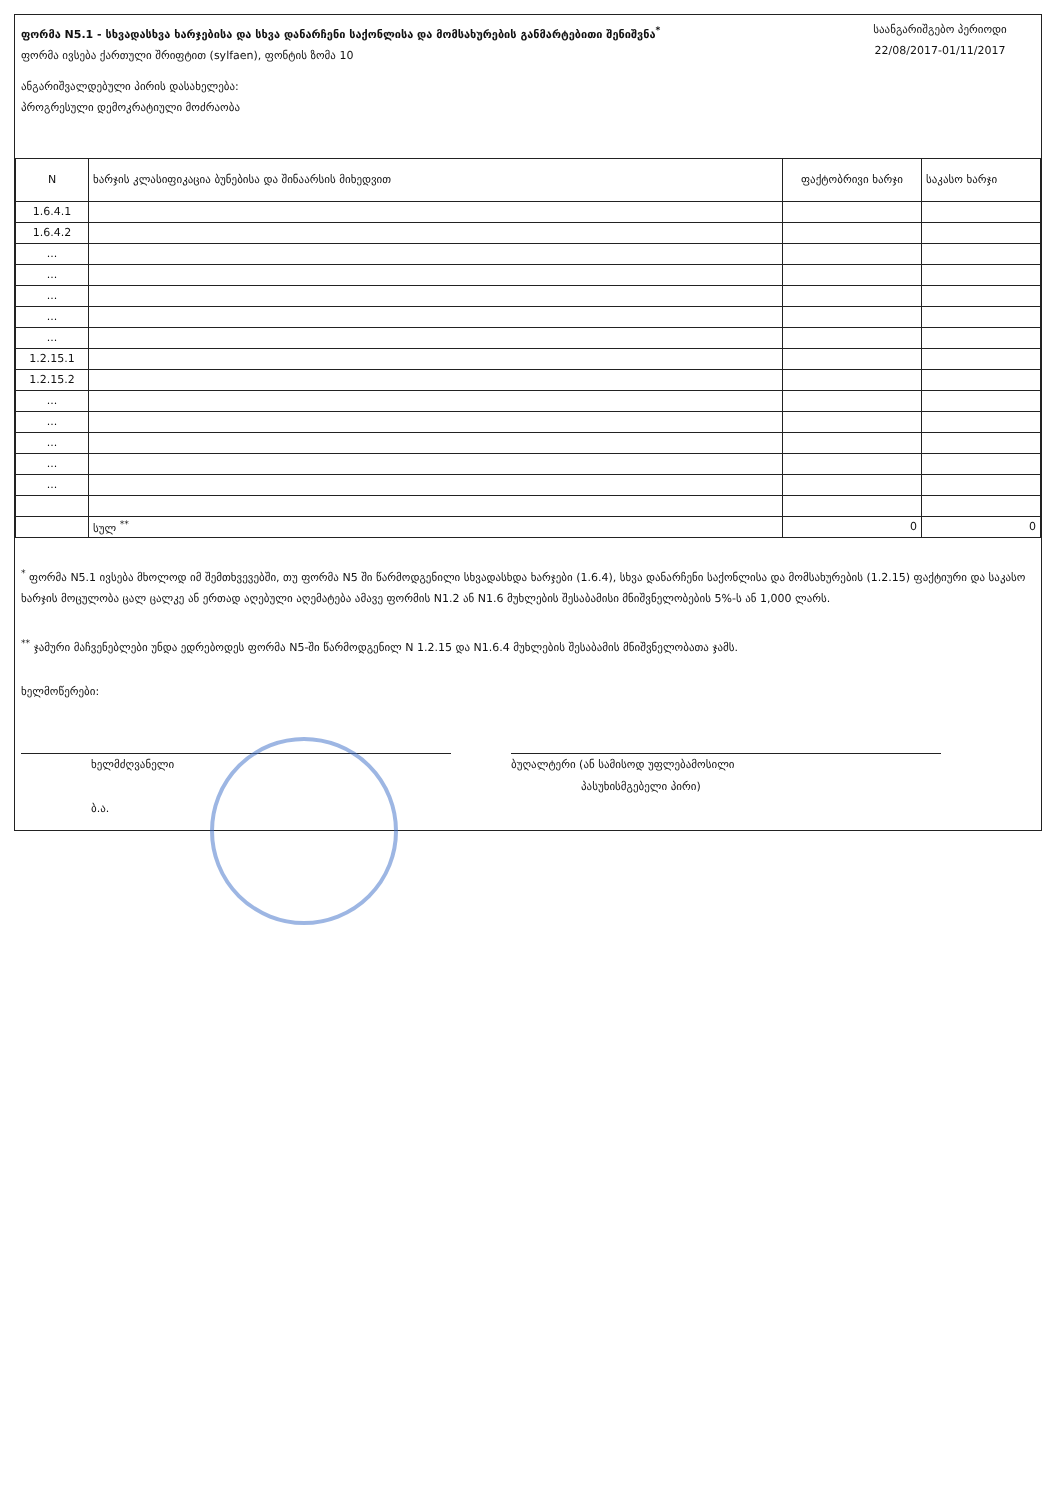ფორმა N5.1 - სხვადასხვა ხარჯებისა და სხვა დანარჩენი საქონლისა და მომსახურების განმარტებითი შენიშვნა<sup>*</sup>
ფორმა ივსება ქართული შრიფტით (sylfaen), ფონტის ზომა 10
საანგარიშგებო პერიოდი
22/08/2017-01/11/2017
ანგარიშვალდებული პირის დასახელება:
პროგრესული დემოკრატიული მოძრაობა
| N | ხარჯის კლასიფიკაცია ბუნებისა და შინაარსის მიხედვით | ფაქტობრივი ხარჯი | საკასო ხარჯი |
| --- | --- | --- | --- |
| 1.6.4.1 | | | |
| 1.6.4.2 | | | |
| ... | | | |
| ... | | | |
| ... | | | |
| ... | | | |
| ... | | | |
| 1.2.15.1 | | | |
| 1.2.15.2 | | | |
| ... | | | |
| ... | | | |
| ... | | | |
| ... | | | |
| ... | | | |
| | სულ <sup>**</sup> | 0 | 0 |
<sup>*</sup> ფორმა N5.1 ივსება მხოლოდ იმ შემთხვევებში, თუ ფორმა N5 ში წარმოდგენილი სხვადასხდა ხარჯები (1.6.4), სხვა დანარჩენი საქონლისა და მომსახურების (1.2.15) ფაქტიური და საკასო ხარჯის მოცულობა ცალ ცალკე ან ერთად აღებული აღემატება ამავე ფორმის N1.2 ან N1.6 მუხლების შესაბამისი მნიშვნელობების 5%-ს ან 1,000 ლარს.
<sup>**</sup> ჯამური მაჩვენებლები უნდა ედრებოდეს ფორმა N5-ში წარმოდგენილ N 1.2.15 და N1.6.4 მუხლების შესაბამის მნიშვნელობათა ჯამს.
ხელმოწერები:
ხელმძღვანელი
ბ.ა.
ბუღალტერი (ან სამისოდ უფლებამოსილი
პასუხისმგებელი პირი)